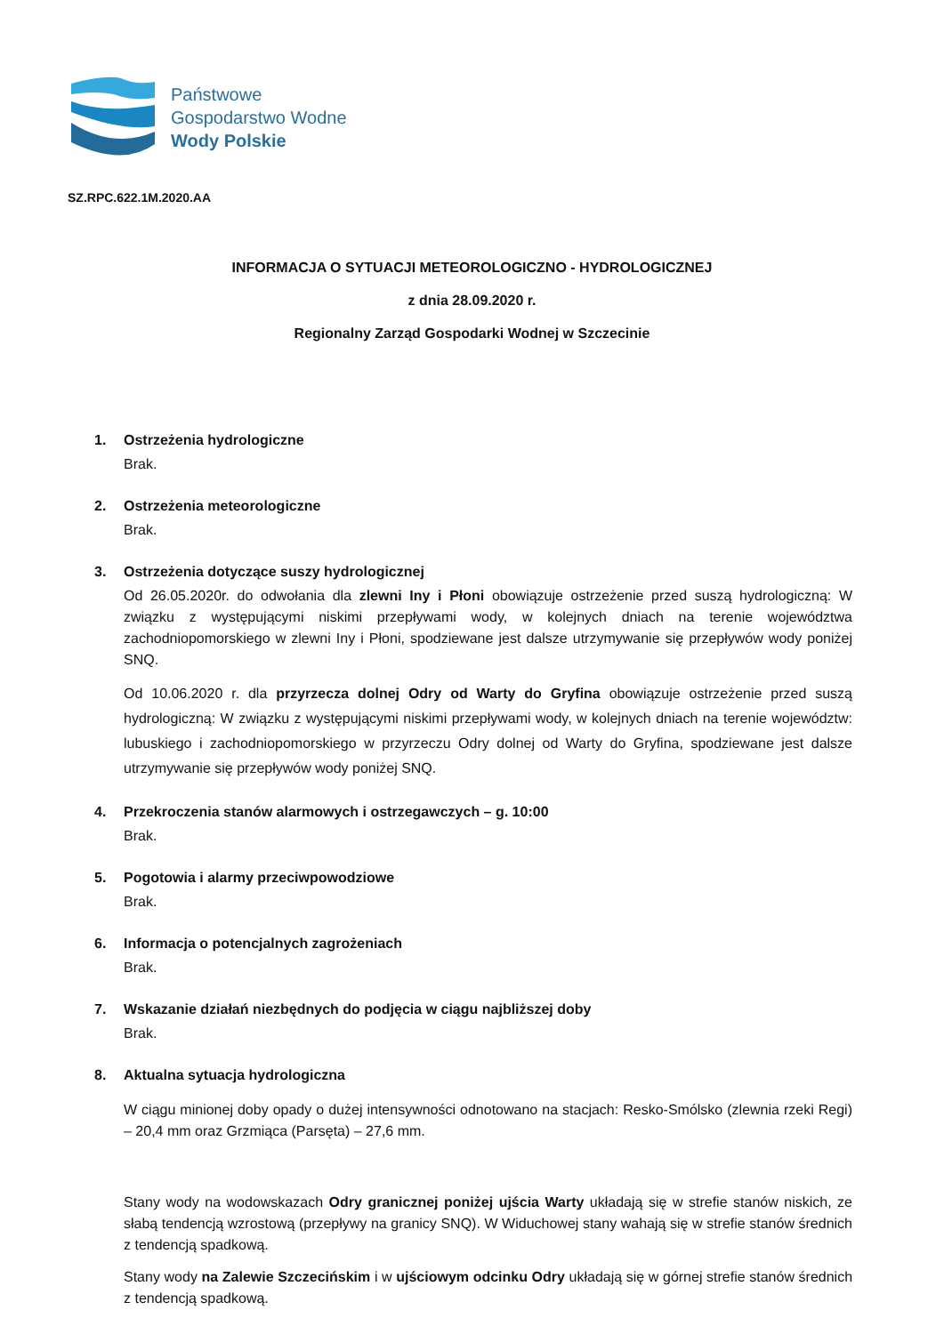Państwowe
Gospodarstwo Wodne
Wody Polskie
SZ.RPC.622.1M.2020.AA
INFORMACJA O SYTUACJI METEOROLOGICZNO - HYDROLOGICZNEJ
z dnia 28.09.2020 r.
Regionalny Zarząd Gospodarki Wodnej w Szczecinie
1. Ostrzeżenia hydrologiczne
Brak.
2. Ostrzeżenia meteorologiczne
Brak.
3. Ostrzeżenia dotyczące suszy hydrologicznej
Od 26.05.2020r. do odwołania dla zlewni Iny i Płoni obowiązuje ostrzeżenie przed suszą hydrologiczną: W związku z występującymi niskimi przepływami wody, w kolejnych dniach na terenie województwa zachodniopomorskiego w zlewni Iny i Płoni, spodziewane jest dalsze utrzymywanie się przepływów wody poniżej SNQ.
Od 10.06.2020 r. dla przyrzecza dolnej Odry od Warty do Gryfina obowiązuje ostrzeżenie przed suszą hydrologiczną: W związku z występującymi niskimi przepływami wody, w kolejnych dniach na terenie województw: lubuskiego i zachodniopomorskiego w przyrzeczu Odry dolnej od Warty do Gryfina, spodziewane jest dalsze utrzymywanie się przepływów wody poniżej SNQ.
4. Przekroczenia stanów alarmowych i ostrzegawczych – g. 10:00
Brak.
5. Pogotowia i alarmy przeciwpowodziowe
Brak.
6. Informacja o potencjalnych zagrożeniach
Brak.
7. Wskazanie działań niezbędnych do podjęcia w ciągu najbliższej doby
Brak.
8. Aktualna sytuacja hydrologiczna
W ciągu minionej doby opady o dużej intensywności odnotowano na stacjach: Resko-Smólsko (zlewnia rzeki Regi) – 20,4 mm oraz Grzmiąca (Parsęta) – 27,6 mm.
Stany wody na wodowskazach Odry granicznej poniżej ujścia Warty układają się w strefie stanów niskich, ze słabą tendencją wzrostową (przepływy na granicy SNQ). W Widuchowej stany wahają się w strefie stanów średnich z tendencją spadkową.
Stany wody na Zalewie Szczecińskim i w ujściowym odcinku Odry układają się w górnej strefie stanów średnich z tendencją spadkową.